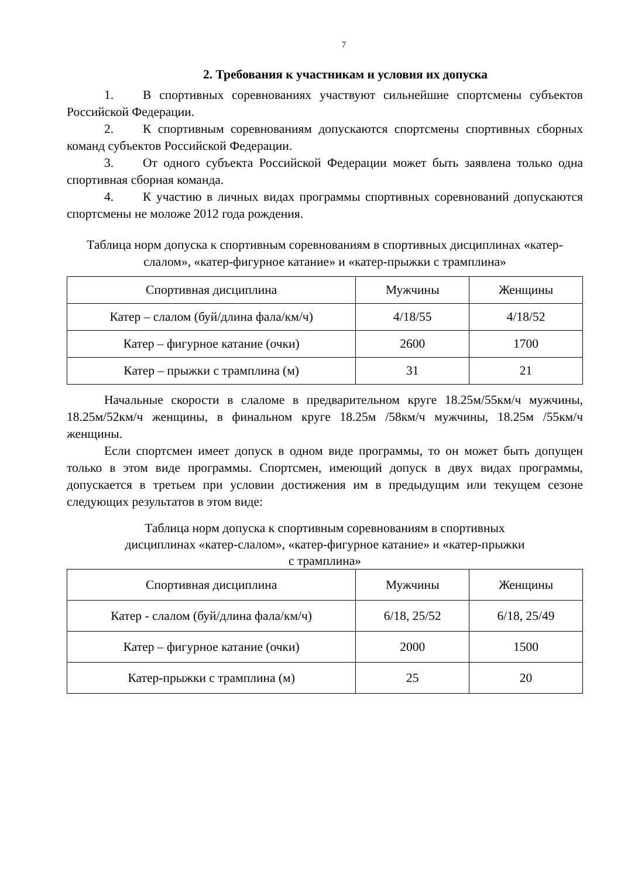7
2. Требования к участникам и условия их допуска
1. В спортивных соревнованиях участвуют сильнейшие спортсмены субъектов Российской Федерации.
2. К спортивным соревнованиям допускаются спортсмены спортивных сборных команд субъектов Российской Федерации.
3. От одного субъекта Российской Федерации может быть заявлена только одна спортивная сборная команда.
4. К участию в личных видах программы спортивных соревнований допускаются спортсмены не моложе 2012 года рождения.
Таблица норм допуска к спортивным соревнованиям в спортивных дисциплинах «катер-слалом», «катер-фигурное катание» и «катер-прыжки с трамплина»
| Спортивная дисциплина | Мужчины | Женщины |
| --- | --- | --- |
| Катер – слалом (буй/длина фала/км/ч) | 4/18/55 | 4/18/52 |
| Катер – фигурное катание (очки) | 2600 | 1700 |
| Катер – прыжки с трамплина (м) | 31 | 21 |
Начальные скорости в слаломе в предварительном круге 18.25м/55км/ч мужчины, 18.25м/52км/ч женщины, в финальном круге 18.25м /58км/ч мужчины, 18.25м /55км/ч женщины.
Если спортсмен имеет допуск в одном виде программы, то он может быть допущен только в этом виде программы. Спортсмен, имеющий допуск в двух видах программы, допускается в третьем при условии достижения им в предыдущим или текущем сезоне следующих результатов в этом виде:
Таблица норм допуска к спортивным соревнованиям в спортивных
дисциплинах «катер-слалом», «катер-фигурное катание» и «катер-прыжки
с трамплина»
| Спортивная дисциплина | Мужчины | Женщины |
| --- | --- | --- |
| Катер - слалом (буй/длина фала/км/ч) | 6/18, 25/52 | 6/18, 25/49 |
| Катер – фигурное катание (очки) | 2000 | 1500 |
| Катер-прыжки с трамплина (м) | 25 | 20 |